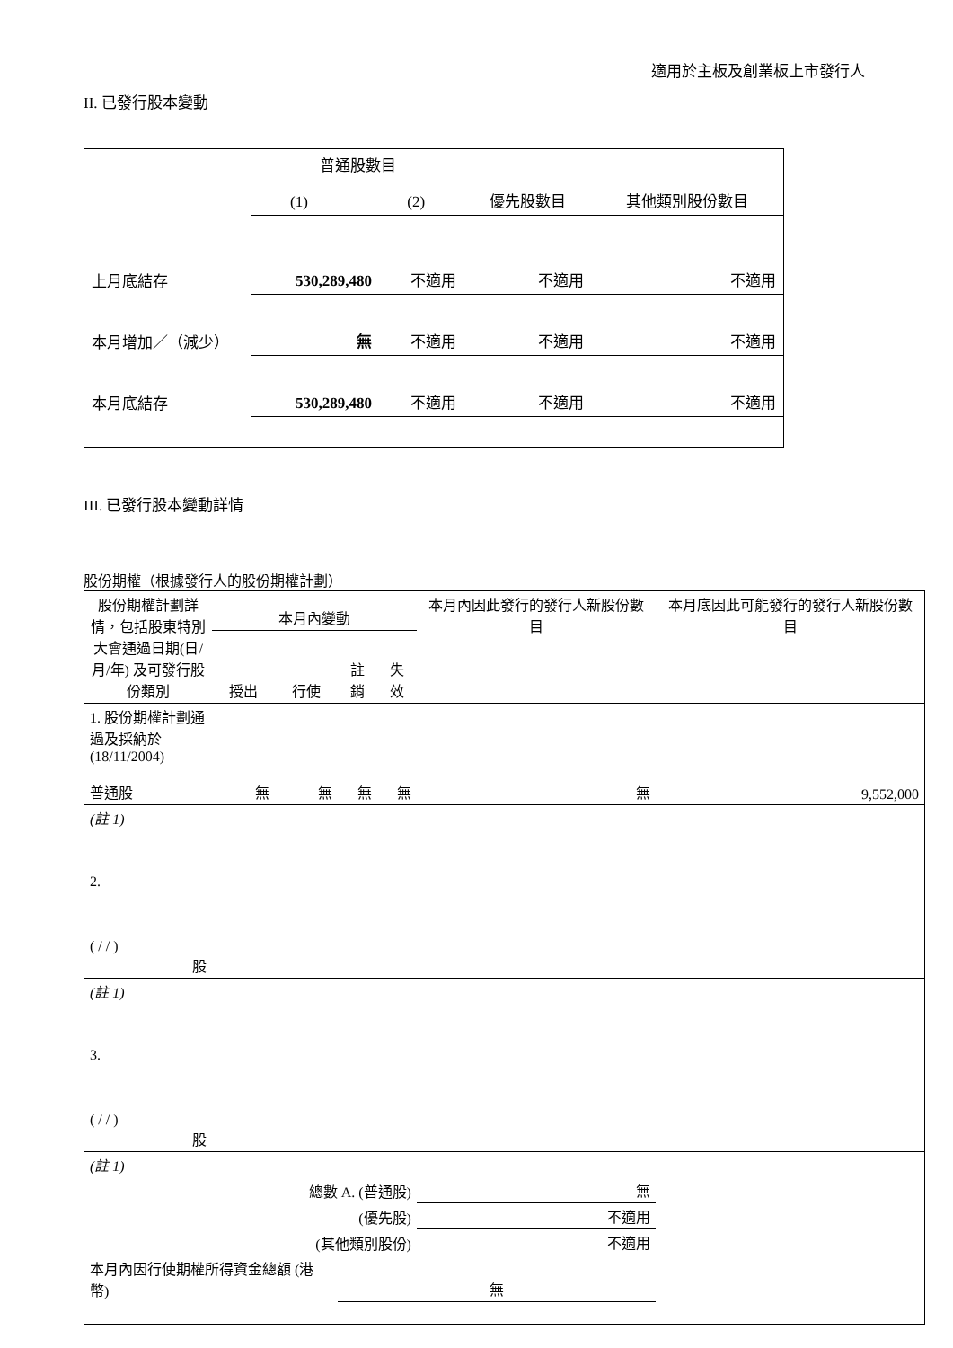適用於主板及創業板上市發行人
II. 已發行股本變動
| | 普通股數目 (1) (2) | | 優先股數目 | 其他類別股份數目 |
| 上月底結存 | 530,289,480 | 不適用 | 不適用 | 不適用 |
| 本月增加／（減少） | 無 | 不適用 | 不適用 | 不適用 |
| 本月底結存 | 530,289,480 | 不適用 | 不適用 | 不適用 |
III. 已發行股本變動詳情
股份期權（根據發行人的股份期權計劃）
| 股份期權計劃詳情，包括股東特別大會通過日期(日/月/年) 及可發行股份類別 | 本月內變動 | | | | 本月內因此發行的發行人新股份數目 | 本月底因此可能發行的發行人新股份數目 |
| | 授出 | 行使 | 註銷 | 失效 | | |
| 1. 股份期權計劃通過及採納於 (18/11/2004) 普通股 | 無 | 無 | 無 | 無 | 無 | 9,552,000 |
| (註 1) | | | | | | |
| 2. ( / / ) 股 | | | | | | |
| (註 1) | | | | | | |
| 3. ( / / ) 股 | | | | | | |
| (註 1) | | | | | | |
| 總數 A. (普通股) | | | | | 無 | |
| (優先股) | | | | | 不適用 | |
| (其他類別股份) | | | | | 不適用 | |
| 本月內因行使期權所得資金總額 (港幣) | | | 無 | | | |